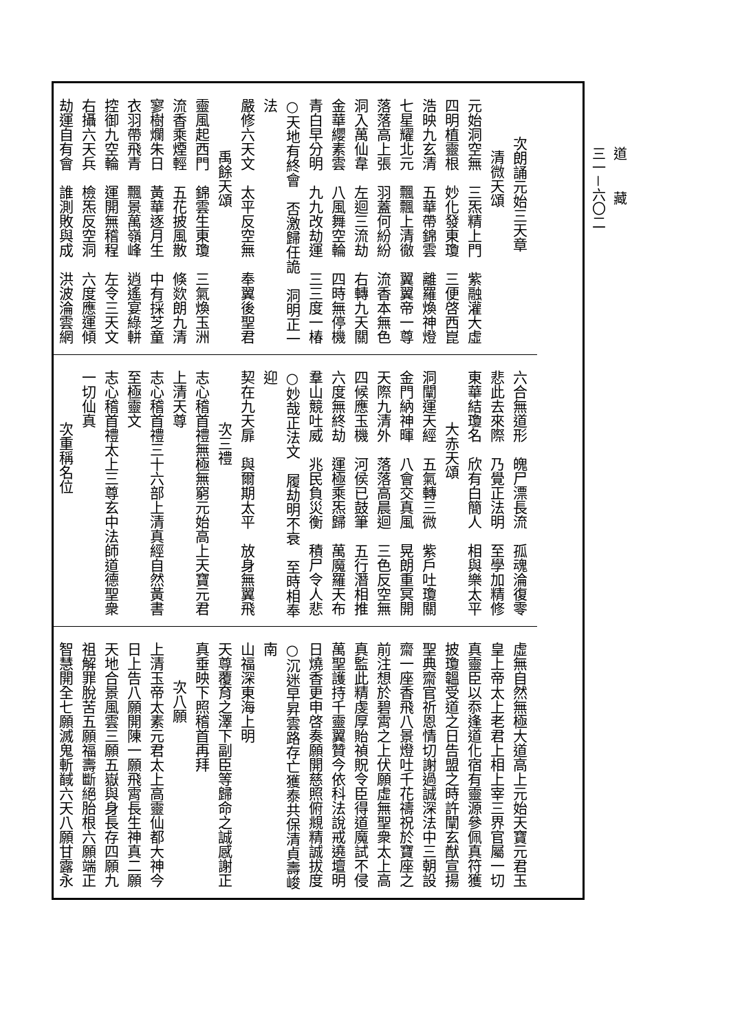道藏
三一－六〇二
次朗誦元始三天章
清微天頌
元始洞空無　三炁精上門　紫融灌大虛
四明植靈根　妙化發東瓊　三便啓西崑
浩映九玄清　五華帶錦雲　離羅煥神燈
七星耀北元　飄飄上清徹　翼翼帝一尊
落落高上張　羽蓋何紛紛　流香本無色
洞入萬仙韋　左迴三流劫　右轉九天關
金華纓素雲　八風舞空輪　四時無停機
青白早分明　九九改劫運　三三度一椿
○天地有終會　否激歸任詭　洞明正一法
嚴修六天文　太平反空無　奉翼後聖君
禹餘天頌
靈風起西門　錦雲生東瓊　三氣煥玉洲
流香乘煙輕　五花披風散　倏欻朗九清
寥樹爛朱日　黃華逐月生　中有採芝童
衣羽帶飛青　飄景萬嶺峰　逍遙宴綠軿
控御九空輪　運開無稽程　左令三天文
右攝六天兵　檢炁反空洞　六度應運傾
劫運自有會　誰測敗與成　洪波淪雲網
六合無道形　魄尸漂長流　孤魂淪復零
悲此去來際　乃覺正法明　至學加精修
東華結瓊名　欣有白簡人　相與樂太平
大赤天頌
洞闡運天經　五氣轉三微　紫戶吐瓊關
金門納神暉　八會交真風　晃朗重冥開
天際九清外　落落高晨迴　三色反空無
四候應玉機　河侯已鼓筆　五行潛相推
六度無終劫　運極乘炁歸　萬魔羅天布
羣山競吐威　兆民負災衡　積尸令人悲
○妙哉正法文　履劫明不衰　至時相奉迎
契在九天扉　與爾期太平　放身無翼飛
次三禮
志心稽首禮無極無窮元始高上天寶元君
上清天尊
志心稽首禮三十六部上清真經自然黃書
至極靈文
志心稽首禮太上三尊玄中法師道德聖衆
一切仙真
次重稱名位
虛無自然無極大道高上元始天寶元君玉
皇上帝太上老君上相上宰三界官屬一切
真靈臣以忝逢道化宿有靈源參佩真符獲
披瓊韞受道之日告盟之時許闡玄猷宣揚
聖典齋官祈恩情切謝過誠深法中三朝設
齋一座香飛八景燈吐千花禱祝於寶座之
前注想於碧霄之上伏願虛無聖衆太上高
真監此精虔厚貽禎貺令臣得道魔試不侵
萬聖護持千靈翼贊今依科法說戒遶壇明
日燒香更申啓奏願開慈照俯覜精誠拔度
○沉迷早昇雲路存亡獲泰共保清貞壽峻南
山福深東海上明
天尊覆育之澤下副臣等歸命之誠感謝正
真垂映下照稽首再拜
次八願
上清玉帝太素元君太上高靈仙都大神今
日上告八願開陳一願飛霄長生神真二願
天地合景風雲三願五嶽與身長存四願九
祖解罪脫苦五願福壽斷絕胎根六願端正
智慧開全七願滅鬼斬馘六天八願甘露永